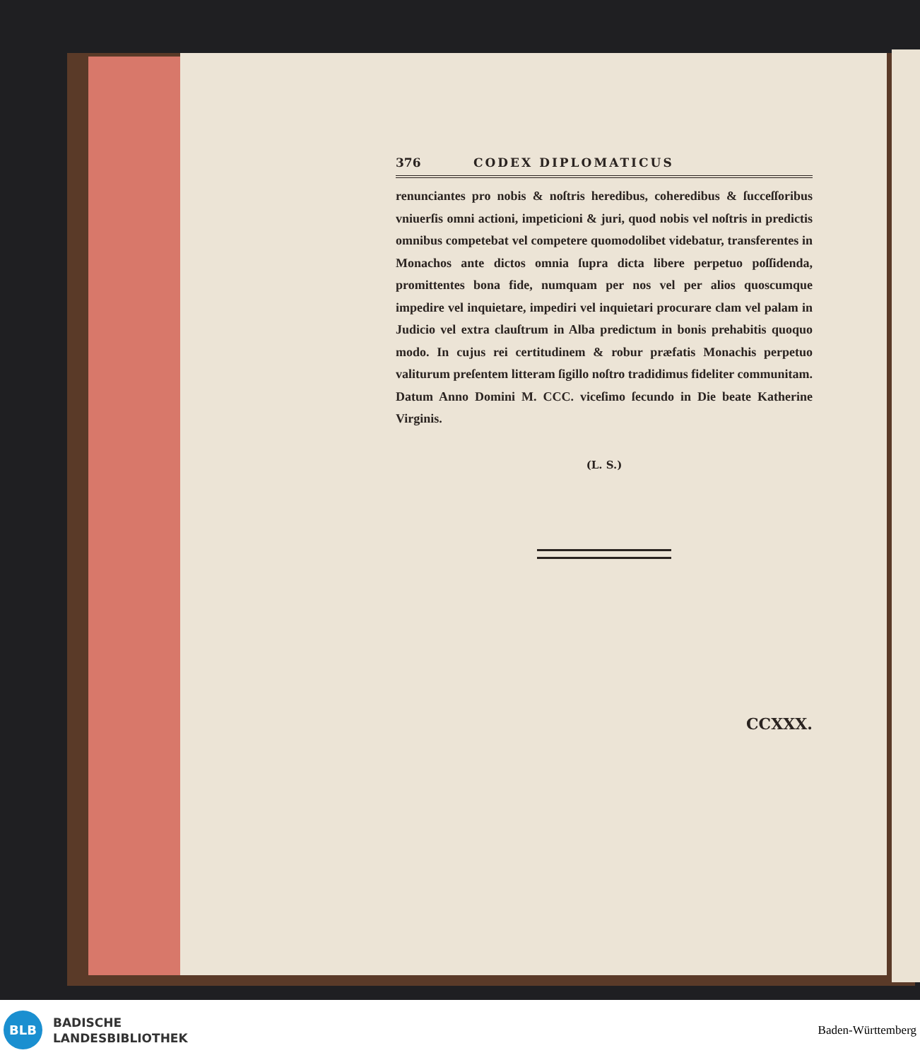376 CODEX DIPLOMATICUS
renunciantes pro nobis & noſtris heredibus, coheredibus & ſucceſſoribus vniuerſis omni actioni, impeticioni & juri, quod nobis vel noſtris in predictis omnibus competebat vel competere quomodolibet videbatur, transferentes in Monachos ante dictos omnia ſupra dicta libere perpetuo poſſidenda, promittentes bona fide, numquam per nos vel per alios quoscumque impedire vel inquietare, impediri vel inquietari procurare clam vel palam in Judicio vel extra clauſtrum in Alba predictum in bonis prehabitis quoquo modo. In cujus rei certitudinem & robur præfatis Monachis perpetuo valiturum preſentem litteram ſigillo noſtro tradidimus fideliter communitam. Datum Anno Domini M. CCC. viceſimo ſecundo in Die beate Katherine Virginis.
(L. S.)
CCXXX.
BLB
BADISCHE
LANDESBIBLIOTHEK
Baden-Württemberg